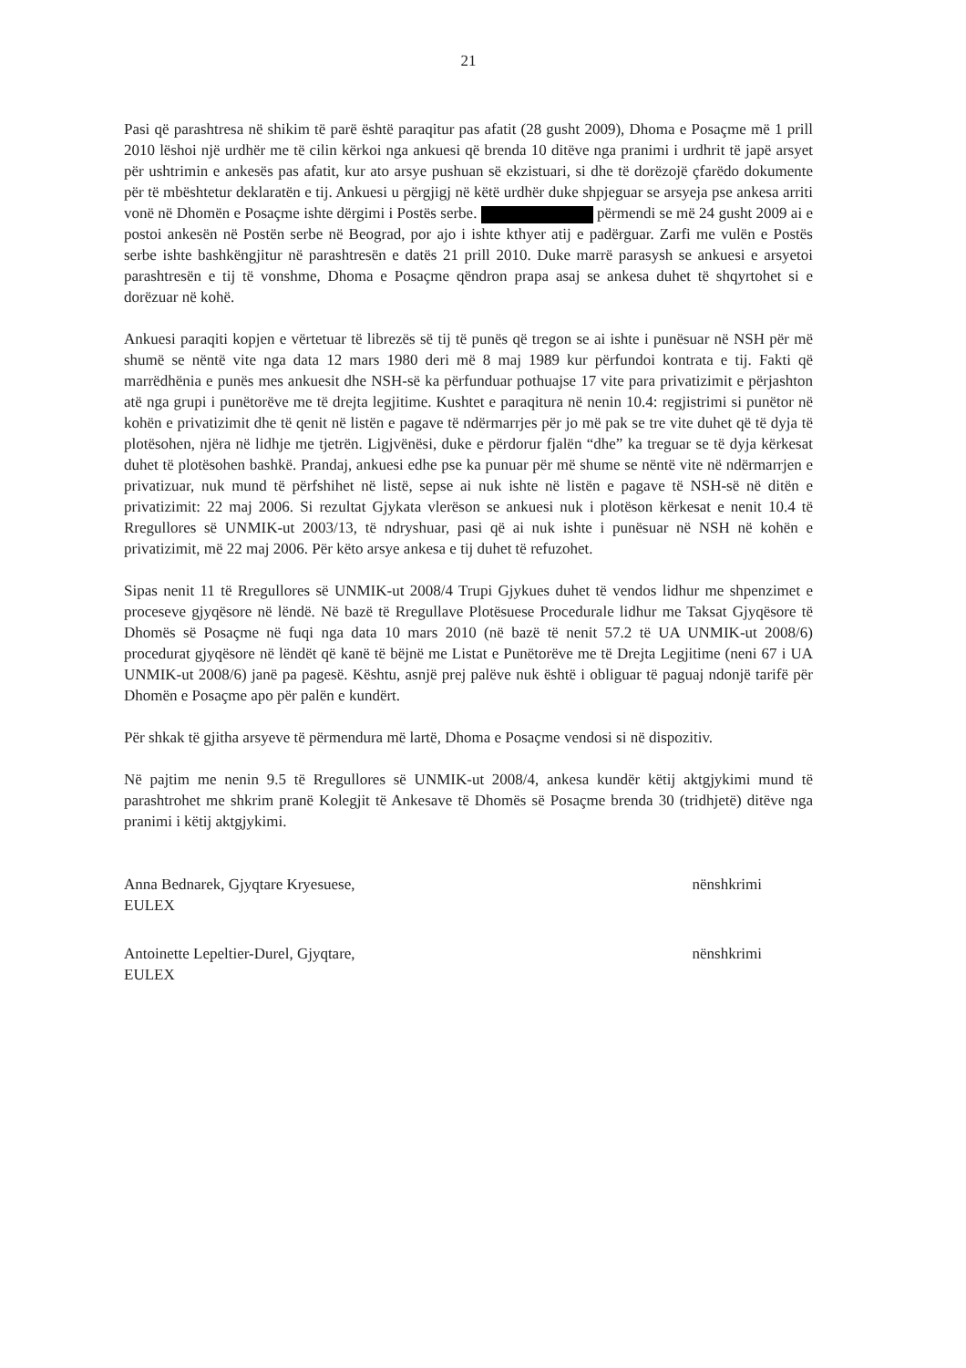21
Pasi që parashtresa në shikim të parë është paraqitur pas afatit (28 gusht 2009), Dhoma e Posaçme më 1 prill 2010 lëshoi një urdhër me të cilin kërkoi nga ankuesi që brenda 10 ditëve nga pranimi i urdhrit të japë arsyet për ushtrimin e ankesës pas afatit, kur ato arsye pushuan së ekzistuari, si dhe të dorëzojë çfarëdo dokumente për të mbështetur deklaratën e tij. Ankuesi u përgjigj në këtë urdhër duke shpjeguar se arsyeja pse ankesa arriti vonë në Dhomën e Posaçme ishte dërgimi i Postës serbe. përmendi se më 24 gusht 2009 ai e postoi ankesën në Postën serbe në Beograd, por ajo i ishte kthyer atij e padërguar. Zarfi me vulën e Postës serbe ishte bashkëngjitur në parashtresën e datës 21 prill 2010. Duke marrë parasysh se ankuesi e arsyetoi parashtresën e tij të vonshme, Dhoma e Posaçme qëndron prapa asaj se ankesa duhet të shqyrtohet si e dorëzuar në kohë.
Ankuesi paraqiti kopjen e vërtetuar të librezës së tij të punës që tregon se ai ishte i punësuar në NSH për më shumë se nëntë vite nga data 12 mars 1980 deri më 8 maj 1989 kur përfundoi kontrata e tij. Fakti që marrëdhënia e punës mes ankuesit dhe NSH-së ka përfunduar pothuajse 17 vite para privatizimit e përjashton atë nga grupi i punëtorëve me të drejta legjitime. Kushtet e paraqitura në nenin 10.4: regjistrimi si punëtor në kohën e privatizimit dhe të qenit në listën e pagave të ndërmarrjes për jo më pak se tre vite duhet që të dyja të plotësohen, njëra në lidhje me tjetrën. Ligjvënësi, duke e përdorur fjalën “dhe” ka treguar se të dyja kërkesat duhet të plotësohen bashkë. Prandaj, ankuesi edhe pse ka punuar për më shume se nëntë vite në ndërmarrjen e privatizuar, nuk mund të përfshihet në listë, sepse ai nuk ishte në listën e pagave të NSH-së në ditën e privatizimit: 22 maj 2006. Si rezultat Gjykata vlerëson se ankuesi nuk i plotëson kërkesat e nenit 10.4 të Rregullores së UNMIK-ut 2003/13, të ndryshuar, pasi që ai nuk ishte i punësuar në NSH në kohën e privatizimit, më 22 maj 2006. Për këto arsye ankesa e tij duhet të refuzohet.
Sipas nenit 11 të Rregullores së UNMIK-ut 2008/4 Trupi Gjykues duhet të vendos lidhur me shpenzimet e proceseve gjyqësore në lëndë. Në bazë të Rregullave Plotësuese Procedurale lidhur me Taksat Gjyqësore të Dhomës së Posaçme në fuqi nga data 10 mars 2010 (në bazë të nenit 57.2 të UA UNMIK-ut 2008/6) procedurat gjyqësore në lëndët që kanë të bëjnë me Listat e Punëtorëve me të Drejta Legjitime (neni 67 i UA UNMIK-ut 2008/6) janë pa pagesë. Kështu, asnjë prej palëve nuk është i obliguar të paguaj ndonjë tarifë për Dhomën e Posaçme apo për palën e kundërt.
Për shkak të gjitha arsyeve të përmendura më lartë, Dhoma e Posaçme vendosi si në dispozitiv.
Në pajtim me nenin 9.5 të Rregullores së UNMIK-ut 2008/4, ankesa kundër këtij aktgjykimi mund të parashtrohet me shkrim pranë Kolegjit të Ankesave të Dhomës së Posaçme brenda 30 (tridhjetë) ditëve nga pranimi i këtij aktgjykimi.
Anna Bednarek, Gjyqtare Kryesuese,
EULEX
nënshkrimi
Antoinette Lepeltier-Durel, Gjyqtare,
EULEX
nënshkrimi